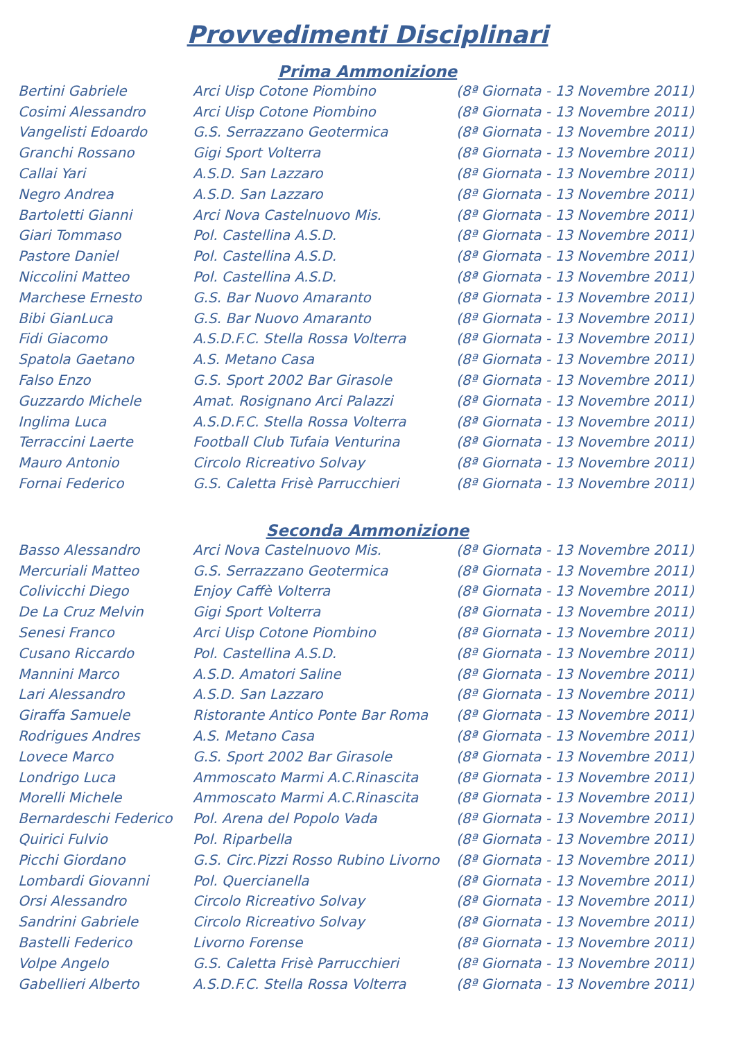Provvedimenti Disciplinari
Prima Ammonizione
| Bertini Gabriele | Arci Uisp Cotone Piombino | (8ª Giornata - 13 Novembre 2011) |
| Cosimi Alessandro | Arci Uisp Cotone Piombino | (8ª Giornata - 13 Novembre 2011) |
| Vangelisti Edoardo | G.S. Serrazzano Geotermica | (8ª Giornata - 13 Novembre 2011) |
| Granchi Rossano | Gigi Sport Volterra | (8ª Giornata - 13 Novembre 2011) |
| Callai Yari | A.S.D. San Lazzaro | (8ª Giornata - 13 Novembre 2011) |
| Negro Andrea | A.S.D. San Lazzaro | (8ª Giornata - 13 Novembre 2011) |
| Bartoletti Gianni | Arci Nova Castelnuovo Mis. | (8ª Giornata - 13 Novembre 2011) |
| Giari Tommaso | Pol. Castellina A.S.D. | (8ª Giornata - 13 Novembre 2011) |
| Pastore Daniel | Pol. Castellina A.S.D. | (8ª Giornata - 13 Novembre 2011) |
| Niccolini Matteo | Pol. Castellina A.S.D. | (8ª Giornata - 13 Novembre 2011) |
| Marchese Ernesto | G.S. Bar Nuovo Amaranto | (8ª Giornata - 13 Novembre 2011) |
| Bibi GianLuca | G.S. Bar Nuovo Amaranto | (8ª Giornata - 13 Novembre 2011) |
| Fidi Giacomo | A.S.D.F.C. Stella Rossa Volterra | (8ª Giornata - 13 Novembre 2011) |
| Spatola Gaetano | A.S. Metano Casa | (8ª Giornata - 13 Novembre 2011) |
| Falso Enzo | G.S. Sport 2002 Bar Girasole | (8ª Giornata - 13 Novembre 2011) |
| Guzzardo Michele | Amat. Rosignano Arci Palazzi | (8ª Giornata - 13 Novembre 2011) |
| Inglima Luca | A.S.D.F.C. Stella Rossa Volterra | (8ª Giornata - 13 Novembre 2011) |
| Terraccini Laerte | Football Club Tufaia Venturina | (8ª Giornata - 13 Novembre 2011) |
| Mauro Antonio | Circolo Ricreativo Solvay | (8ª Giornata - 13 Novembre 2011) |
| Fornai Federico | G.S. Caletta Frisè Parrucchieri | (8ª Giornata - 13 Novembre 2011) |
Seconda Ammonizione
| Basso Alessandro | Arci Nova Castelnuovo Mis. | (8ª Giornata - 13 Novembre 2011) |
| Mercuriali Matteo | G.S. Serrazzano Geotermica | (8ª Giornata - 13 Novembre 2011) |
| Colivicchi Diego | Enjoy Caffè Volterra | (8ª Giornata - 13 Novembre 2011) |
| De La Cruz Melvin | Gigi Sport Volterra | (8ª Giornata - 13 Novembre 2011) |
| Senesi Franco | Arci Uisp Cotone Piombino | (8ª Giornata - 13 Novembre 2011) |
| Cusano Riccardo | Pol. Castellina A.S.D. | (8ª Giornata - 13 Novembre 2011) |
| Mannini Marco | A.S.D. Amatori Saline | (8ª Giornata - 13 Novembre 2011) |
| Lari Alessandro | A.S.D. San Lazzaro | (8ª Giornata - 13 Novembre 2011) |
| Giraffa Samuele | Ristorante Antico Ponte Bar Roma | (8ª Giornata - 13 Novembre 2011) |
| Rodrigues Andres | A.S. Metano Casa | (8ª Giornata - 13 Novembre 2011) |
| Lovece Marco | G.S. Sport 2002 Bar Girasole | (8ª Giornata - 13 Novembre 2011) |
| Londrigo Luca | Ammoscato Marmi A.C.Rinascita | (8ª Giornata - 13 Novembre 2011) |
| Morelli Michele | Ammoscato Marmi A.C.Rinascita | (8ª Giornata - 13 Novembre 2011) |
| Bernardeschi Federico | Pol. Arena del Popolo Vada | (8ª Giornata - 13 Novembre 2011) |
| Quirici Fulvio | Pol. Riparbella | (8ª Giornata - 13 Novembre 2011) |
| Picchi Giordano | G.S. Circ.Pizzi Rosso Rubino Livorno | (8ª Giornata - 13 Novembre 2011) |
| Lombardi Giovanni | Pol. Quercianella | (8ª Giornata - 13 Novembre 2011) |
| Orsi Alessandro | Circolo Ricreativo Solvay | (8ª Giornata - 13 Novembre 2011) |
| Sandrini Gabriele | Circolo Ricreativo Solvay | (8ª Giornata - 13 Novembre 2011) |
| Bastelli Federico | Livorno Forense | (8ª Giornata - 13 Novembre 2011) |
| Volpe Angelo | G.S. Caletta Frisè Parrucchieri | (8ª Giornata - 13 Novembre 2011) |
| Gabellieri Alberto | A.S.D.F.C. Stella Rossa Volterra | (8ª Giornata - 13 Novembre 2011) |